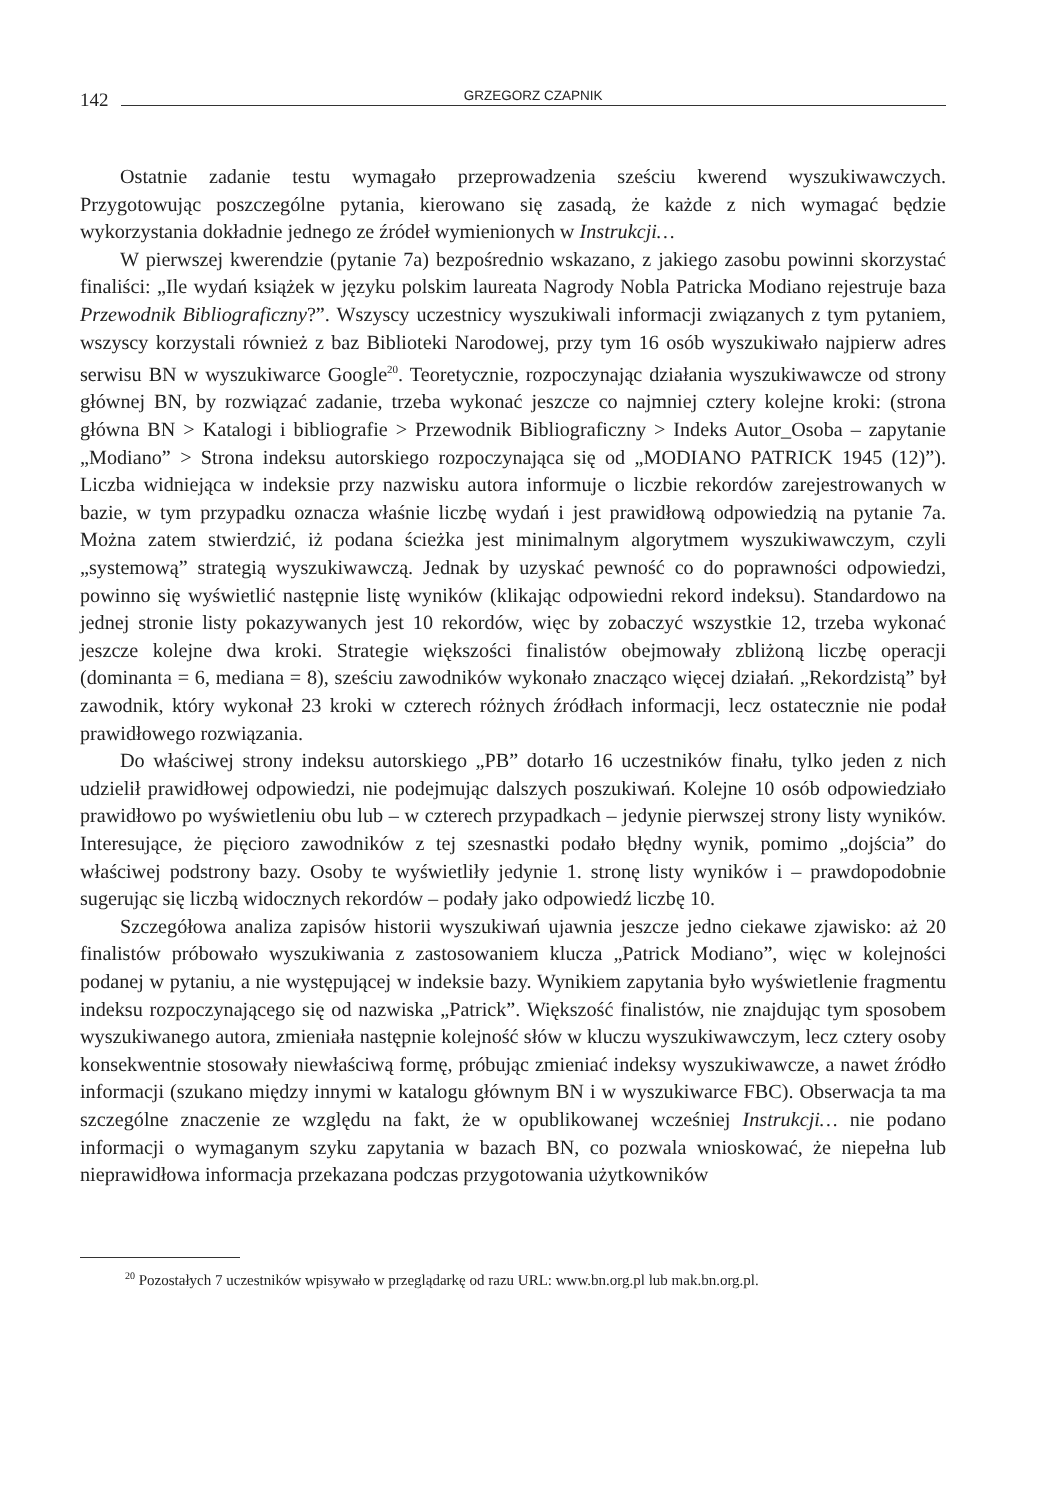142 GRZEGORZ CZAPNIK
Ostatnie zadanie testu wymagało przeprowadzenia sześciu kwerend wyszukiwawczych. Przygotowując poszczególne pytania, kierowano się zasadą, że każde z nich wymagać będzie wykorzystania dokładnie jednego ze źródeł wymienionych w Instrukcji…
W pierwszej kwerendzie (pytanie 7a) bezpośrednio wskazano, z jakiego zasobu powinni skorzystać finaliści: „Ile wydań książek w języku polskim laureata Nagrody Nobla Patricka Modiano rejestruje baza Przewodnik Bibliograficzny?”. Wszyscy uczestnicy wyszukiwali informacji związanych z tym pytaniem, wszyscy korzystali również z baz Biblioteki Narodowej, przy tym 16 osób wyszukiwało najpierw adres serwisu BN w wyszukiwarce Google<sup>20</sup>. Teoretycznie, rozpoczynając działania wyszukiwawcze od strony głównej BN, by rozwiązać zadanie, trzeba wykonać jeszcze co najmniej cztery kolejne kroki: (strona główna BN > Katalogi i bibliografie > Przewodnik Bibliograficzny > Indeks Autor_Osoba – zapytanie „Modiano” > Strona indeksu autorskiego rozpoczynająca się od „MODIANO PATRICK 1945 (12)”). Liczba widniejąca w indeksie przy nazwisku autora informuje o liczbie rekordów zarejestrowanych w bazie, w tym przypadku oznacza właśnie liczbę wydań i jest prawidłową odpowiedzią na pytanie 7a. Można zatem stwierdzić, iż podana ścieżka jest minimalnym algorytmem wyszukiwawczym, czyli „systemową” strategią wyszukiwawczą. Jednak by uzyskać pewność co do poprawności odpowiedzi, powinno się wyświetlić następnie listę wyników (klikając odpowiedni rekord indeksu). Standardowo na jednej stronie listy pokazywanych jest 10 rekordów, więc by zobaczyć wszystkie 12, trzeba wykonać jeszcze kolejne dwa kroki. Strategie większości finalistów obejmowały zbliżoną liczbę operacji (dominanta = 6, mediana = 8), sześciu zawodników wykonało znacząco więcej działań. „Rekordzistą” był zawodnik, który wykonał 23 kroki w czterech różnych źródłach informacji, lecz ostatecznie nie podał prawidłowego rozwiązania.
Do właściwej strony indeksu autorskiego „PB” dotarło 16 uczestników finału, tylko jeden z nich udzielił prawidłowej odpowiedzi, nie podejmując dalszych poszukiwań. Kolejne 10 osób odpowiedziało prawidłowo po wyświetleniu obu lub – w czterech przypadkach – jedynie pierwszej strony listy wyników. Interesujące, że pięcioro zawodników z tej szesnastki podało błędny wynik, pomimo „dojścia” do właściwej podstrony bazy. Osoby te wyświetliły jedynie 1. stronę listy wyników i – prawdopodobnie sugerując się liczbą widocznych rekordów – podały jako odpowiedź liczbę 10.
Szczegółowa analiza zapisów historii wyszukiwań ujawnia jeszcze jedno ciekawe zjawisko: aż 20 finalistów próbowało wyszukiwania z zastosowaniem klucza „Patrick Modiano”, więc w kolejności podanej w pytaniu, a nie występującej w indeksie bazy. Wynikiem zapytania było wyświetlenie fragmentu indeksu rozpoczynającego się od nazwiska „Patrick”. Większość finalistów, nie znajdując tym sposobem wyszukiwanego autora, zmieniała następnie kolejność słów w kluczu wyszukiwawczym, lecz cztery osoby konsekwentnie stosowały niewłaściwą formę, próbując zmieniać indeksy wyszukiwawcze, a nawet źródło informacji (szukano między innymi w katalogu głównym BN i w wyszukiwarce FBC). Obserwacja ta ma szczególne znaczenie ze względu na fakt, że w opublikowanej wcześniej Instrukcji… nie podano informacji o wymaganym szyku zapytania w bazach BN, co pozwala wnioskować, że niepełna lub nieprawidłowa informacja przekazana podczas przygotowania użytkowników
<sup>20</sup> Pozostałych 7 uczestników wpisywało w przeglądarkę od razu URL: www.bn.org.pl lub mak.bn.org.pl.